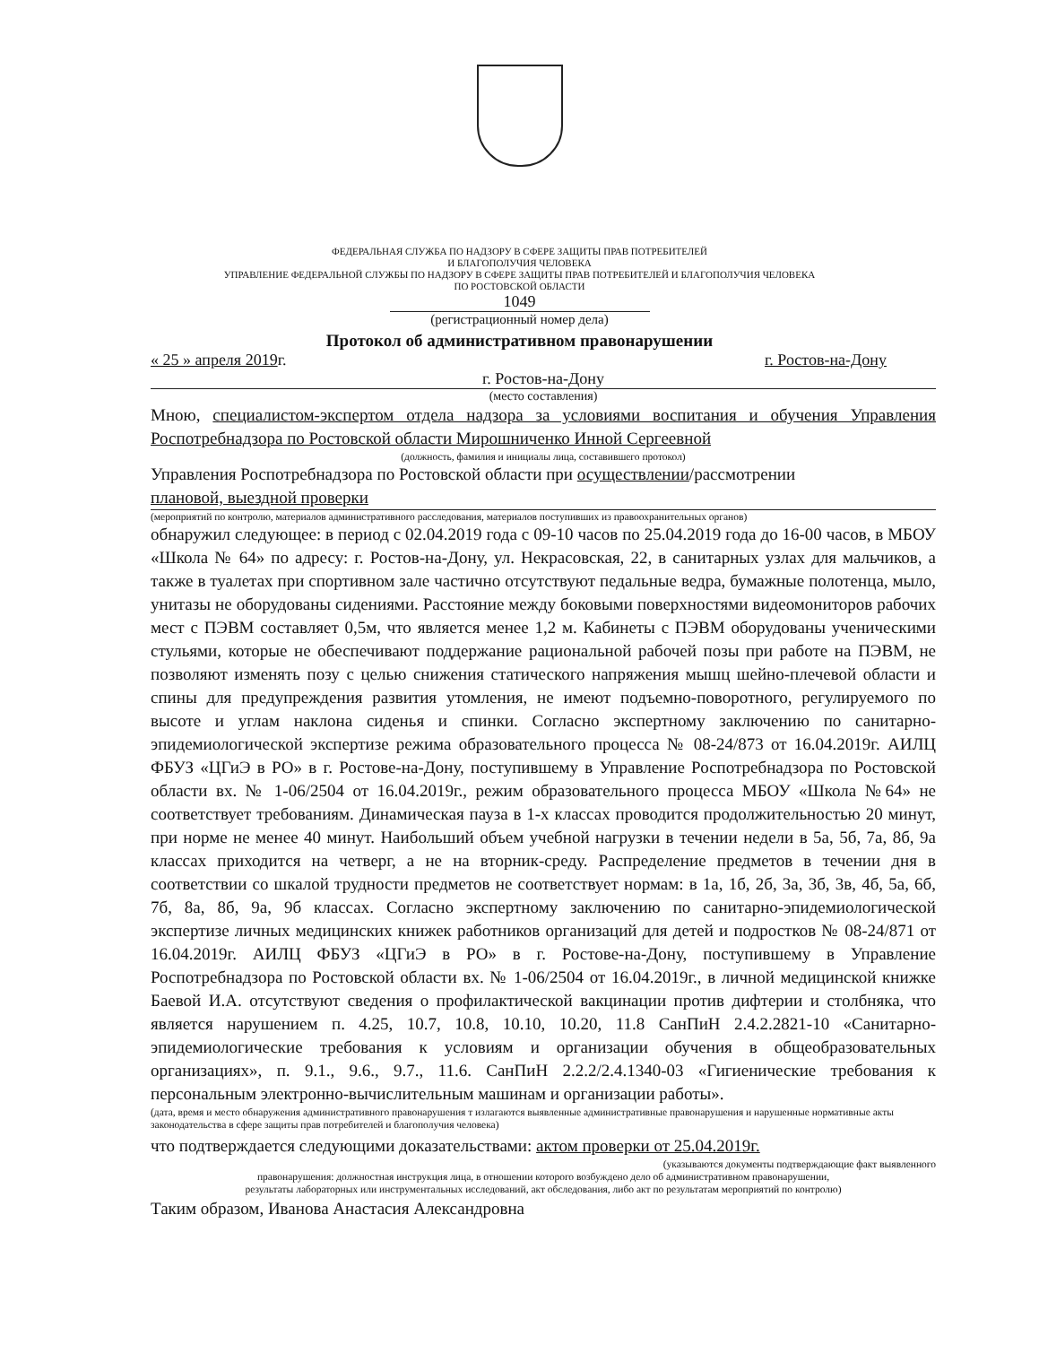ФЕДЕРАЛЬНАЯ СЛУЖБА ПО НАДЗОРУ В СФЕРЕ ЗАЩИТЫ ПРАВ ПОТРЕБИТЕЛЕЙ
И БЛАГОПОЛУЧИЯ ЧЕЛОВЕКА
УПРАВЛЕНИЕ ФЕДЕРАЛЬНОЙ СЛУЖБЫ ПО НАДЗОРУ В СФЕРЕ ЗАЩИТЫ ПРАВ ПОТРЕБИТЕЛЕЙ И БЛАГОПОЛУЧИЯ ЧЕЛОВЕКА
ПО РОСТОВСКОЙ ОБЛАСТИ
1049
(регистрационный номер дела)
Протокол об административном правонарушении
« 25 » апреля 2019г. г. Ростов-на-Дону
г. Ростов-на-Дону
(место составления)
Мною, специалистом-экспертом отдела надзора за условиями воспитания и обучения Управления Роспотребнадзора по Ростовской области Мирошниченко Инной Сергеевной
(должность, фамилия и инициалы лица, составившего протокол)
Управления Роспотребнадзора по Ростовской области при осуществлении/рассмотрении
плановой, выездной проверки
(мероприятий по контролю, материалов административного расследования, материалов поступивших из правоохранительных органов)
обнаружил следующее: в период с 02.04.2019 года с 09-10 часов по 25.04.2019 года до 16-00 часов, в МБОУ «Школа № 64» по адресу: г. Ростов-на-Дону, ул. Некрасовская, 22, в санитарных узлах для мальчиков, а также в туалетах при спортивном зале частично отсутствуют педальные ведра, бумажные полотенца, мыло, унитазы не оборудованы сидениями. Расстояние между боковыми поверхностями видеомониторов рабочих мест с ПЭВМ составляет 0,5м, что является менее 1,2 м. Кабинеты с ПЭВМ оборудованы ученическими стульями, которые не обеспечивают поддержание рациональной рабочей позы при работе на ПЭВМ, не позволяют изменять позу с целью снижения статического напряжения мышц шейно-плечевой области и спины для предупреждения развития утомления, не имеют подъемно-поворотного, регулируемого по высоте и углам наклона сиденья и спинки. Согласно экспертному заключению по санитарно-эпидемиологической экспертизе режима образовательного процесса № 08-24/873 от 16.04.2019г. АИЛЦ ФБУЗ «ЦГиЭ в РО» в г. Ростове-на-Дону, поступившему в Управление Роспотребнадзора по Ростовской области вх. № 1-06/2504 от 16.04.2019г., режим образовательного процесса МБОУ «Школа №64» не соответствует требованиям. Динамическая пауза в 1-х классах проводится продолжительностью 20 минут, при норме не менее 40 минут. Наибольший объем учебной нагрузки в течении недели в 5а, 5б, 7а, 8б, 9а классах приходится на четверг, а не на вторник-среду. Распределение предметов в течении дня в соответствии со шкалой трудности предметов не соответствует нормам: в 1а, 1б, 2б, 3а, 3б, 3в, 4б, 5а, 6б, 7б, 8а, 8б, 9а, 9б классах. Согласно экспертному заключению по санитарно-эпидемиологической экспертизе личных медицинских книжек работников организаций для детей и подростков № 08-24/871 от 16.04.2019г. АИЛЦ ФБУЗ «ЦГиЭ в РО» в г. Ростове-на-Дону, поступившему в Управление Роспотребнадзора по Ростовской области вх. № 1-06/2504 от 16.04.2019г., в личной медицинской книжке Баевой И.А. отсутствуют сведения о профилактической вакцинации против дифтерии и столбняка, что является нарушением п. 4.25, 10.7, 10.8, 10.10, 10.20, 11.8 СанПиН 2.4.2.2821-10 «Санитарно-эпидемиологические требования к условиям и организации обучения в общеобразовательных организациях», п. 9.1., 9.6., 9.7., 11.6. СанПиН 2.2.2/2.4.1340-03 «Гигиенические требования к персональным электронно-вычислительным машинам и организации работы».
(дата, время и место обнаружения административного правонарушения т излагаются выявленные административные правонарушения и нарушенные нормативные акты законодательства в сфере защиты прав потребителей и благополучия человека)
что подтверждается следующими доказательствами: актом проверки от 25.04.2019г.
(указываются документы подтверждающие факт выявленного
правонарушения: должностная инструкция лица, в отношении которого возбуждено дело об административном правонарушении,
результаты лабораторных или инструментальных исследований, акт обследования, либо акт по результатам мероприятий по контролю)
Таким образом, Иванова Анастасия Александровна